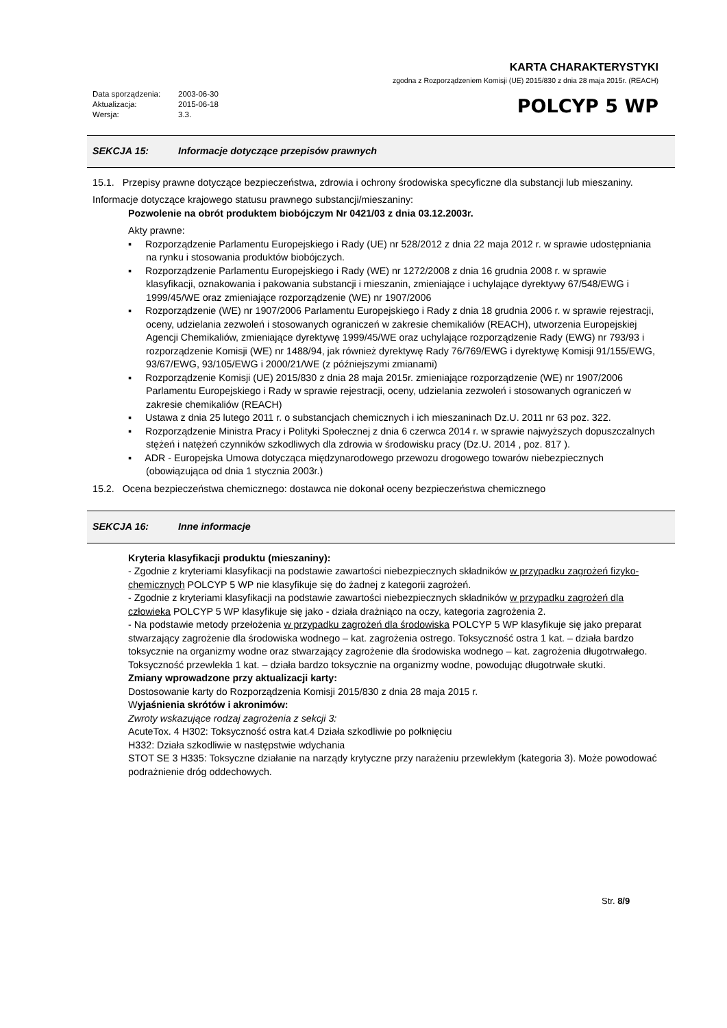Data sporządzenia: 2003-06-30
Aktualizacja: 2015-06-18
Wersja: 3.3.
KARTA CHARAKTERYSTYKI
zgodna z Rozporządzeniem Komisji (UE) 2015/830 z dnia 28 maja 2015r. (REACH)
POLCYP 5 WP
SEKCJA 15: Informacje dotyczące przepisów prawnych
15.1. Przepisy prawne dotyczące bezpieczeństwa, zdrowia i ochrony środowiska specyficzne dla substancji lub mieszaniny.
Informacje dotyczące krajowego statusu prawnego substancji/mieszaniny:
Pozwolenie na obrót produktem biobójczym Nr 0421/03 z dnia 03.12.2003r.
Akty prawne:
▪ Rozporządzenie Parlamentu Europejskiego i Rady (UE) nr 528/2012 z dnia 22 maja 2012 r. w sprawie udostępniania na rynku i stosowania produktów biobójczych.
▪ Rozporządzenie Parlamentu Europejskiego i Rady (WE) nr 1272/2008 z dnia 16 grudnia 2008 r. w sprawie klasyfikacji, oznakowania i pakowania substancji i mieszanin, zmieniające i uchylające dyrektywy 67/548/EWG i 1999/45/WE oraz zmieniające rozporządzenie (WE) nr 1907/2006
▪ Rozporządzenie (WE) nr 1907/2006 Parlamentu Europejskiego i Rady z dnia 18 grudnia 2006 r. w sprawie rejestracji, oceny, udzielania zezwoleń i stosowanych ograniczeń w zakresie chemikaliów (REACH), utworzenia Europejskiej Agencji Chemikaliów, zmieniające dyrektywę 1999/45/WE oraz uchylające rozporządzenie Rady (EWG) nr 793/93 i rozporządzenie Komisji (WE) nr 1488/94, jak również dyrektywę Rady 76/769/EWG i dyrektywę Komisji 91/155/EWG, 93/67/EWG, 93/105/EWG i 2000/21/WE (z późniejszymi zmianami)
▪ Rozporządzenie Komisji (UE) 2015/830 z dnia 28 maja 2015r. zmieniające rozporządzenie (WE) nr 1907/2006 Parlamentu Europejskiego i Rady w sprawie rejestracji, oceny, udzielania zezwoleń i stosowanych ograniczeń w zakresie chemikaliów (REACH)
▪ Ustawa z dnia 25 lutego 2011 r. o substancjach chemicznych i ich mieszaninach Dz.U. 2011 nr 63 poz. 322.
▪ Rozporządzenie Ministra Pracy i Polityki Społecznej z dnia 6 czerwca 2014 r. w sprawie najwyższych dopuszczalnych stężeń i natężeń czynników szkodliwych dla zdrowia w środowisku pracy (Dz.U. 2014 , poz. 817 ).
▪ ADR - Europejska Umowa dotycząca międzynarodowego przewozu drogowego towarów niebezpiecznych (obowiązująca od dnia 1 stycznia 2003r.)
15.2. Ocena bezpieczeństwa chemicznego: dostawca nie dokonał oceny bezpieczeństwa chemicznego
SEKCJA 16: Inne informacje
Kryteria klasyfikacji produktu (mieszaniny):
- Zgodnie z kryteriami klasyfikacji na podstawie zawartości niebezpiecznych składników w przypadku zagrożeń fizyko-chemicznych POLCYP 5 WP nie klasyfikuje się do żadnej z kategorii zagrożeń.
- Zgodnie z kryteriami klasyfikacji na podstawie zawartości niebezpiecznych składników w przypadku zagrożeń dla człowieka POLCYP 5 WP klasyfikuje się jako - działa drażniąco na oczy, kategoria zagrożenia 2.
- Na podstawie metody przełożenia w przypadku zagrożeń dla środowiska POLCYP 5 WP klasyfikuje się jako preparat stwarzający zagrożenie dla środowiska wodnego – kat. zagrożenia ostrego. Toksyczność ostra 1 kat. – działa bardzo toksycznie na organizmy wodne oraz stwarzający zagrożenie dla środowiska wodnego – kat. zagrożenia długotrwałego. Toksyczność przewlekła 1 kat. – działa bardzo toksycznie na organizmy wodne, powodując długotrwałe skutki.
Zmiany wprowadzone przy aktualizacji karty:
Dostosowanie karty do Rozporządzenia Komisji 2015/830 z dnia 28 maja 2015 r.
Wyjaśnienia skrótów i akronimów:
Zwroty wskazujące rodzaj zagrożenia z sekcji 3:
AcuteTox. 4 H302: Toksyczność ostra kat.4 Działa szkodliwie po połknięciu
H332: Działa szkodliwie w następstwie wdychania
STOT SE 3 H335: Toksyczne działanie na narządy krytyczne przy narażeniu przewlekłym (kategoria 3). Może powodować podrażnienie dróg oddechowych.
Str. 8/9